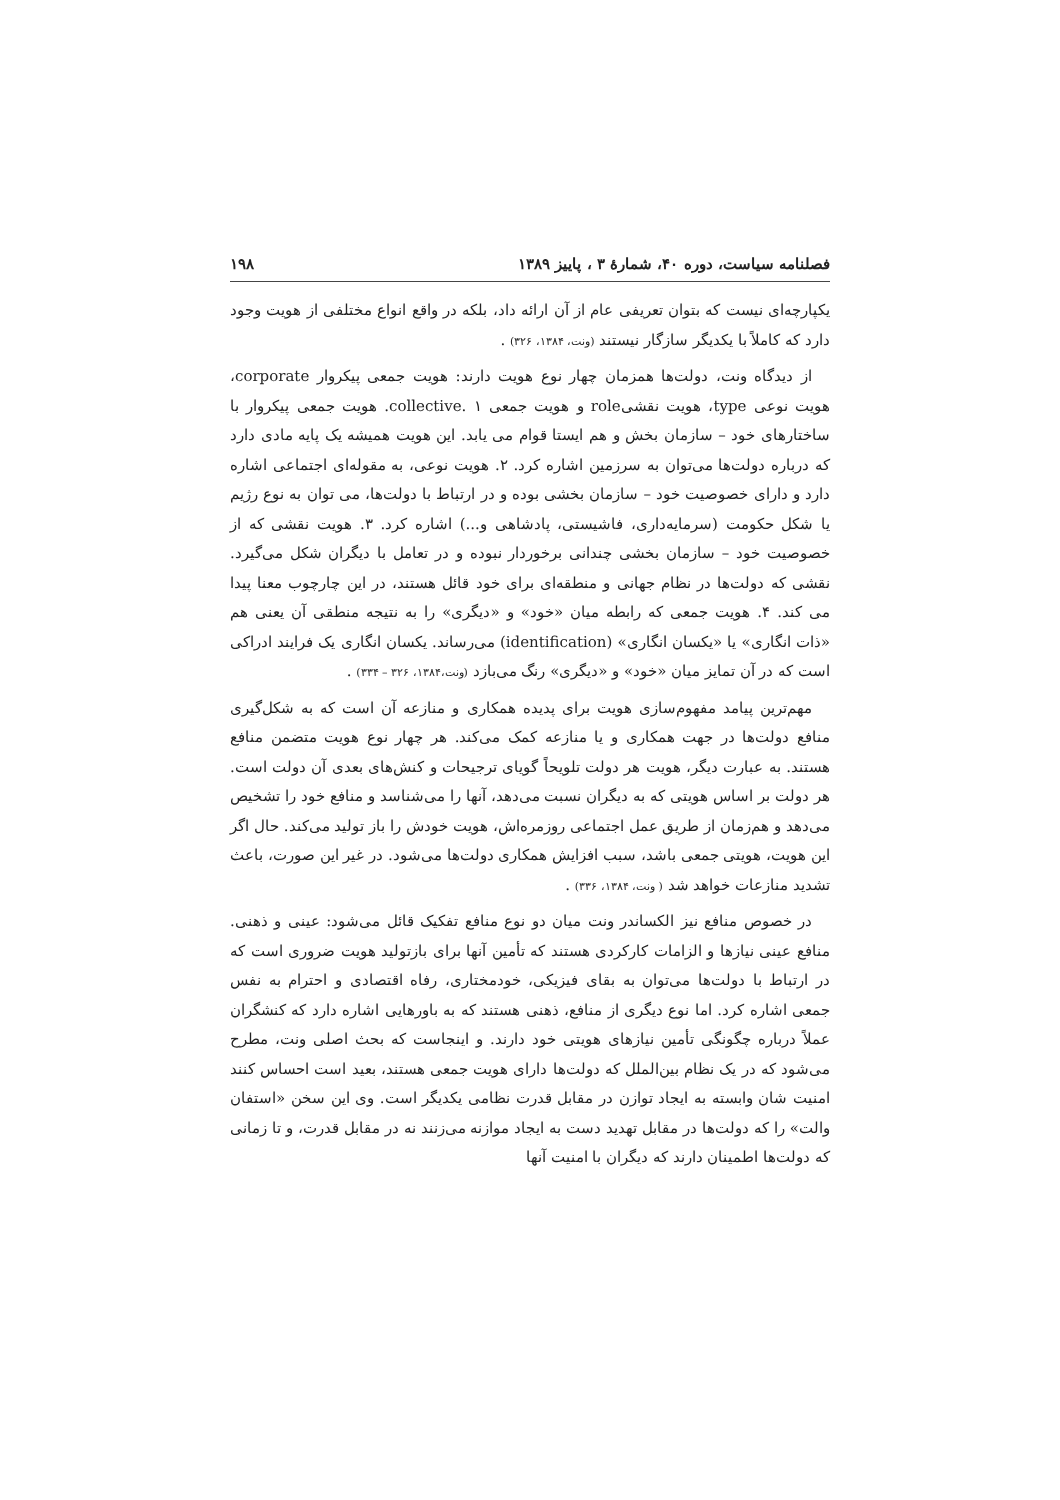فصلنامه سیاست، دوره ۴۰، شمارهٔ ۳ ، پاییز ۱۳۸۹ ۱۹۸
یکپارچه‌ای نیست که بتوان تعریفی عام از آن ارائه داد، بلکه در واقع انواع مختلفی از هویت وجود دارد که کاملاً با یکدیگر سازگار نیستند (ونت، ۱۳۸۴، ۳۲۶) .
از دیدگاه ونت، دولت‌ها همزمان چهار نوع هویت دارند: هویت جمعی پیکروار corporate، هویت نوعی type، هویت نقشیrole و هویت جمعی collective. ۱. هویت جمعی پیکروار با ساختارهای خود – سازمان بخش و هم ایستا قوام می یابد. این هویت همیشه یک پایه مادی دارد که درباره دولت‌ها می‌توان به سرزمین اشاره کرد. ۲. هویت نوعی، به مقوله‌ای اجتماعی اشاره دارد و دارای خصوصیت خود – سازمان بخشی بوده و در ارتباط با دولت‌ها، می توان به نوع رژیم یا شکل حکومت (سرمایه‌داری، فاشیستی، پادشاهی و...) اشاره کرد. ۳. هویت نقشی که از خصوصیت خود – سازمان بخشی چندانی برخوردار نبوده و در تعامل با دیگران شکل می‌گیرد. نقشی که دولت‌ها در نظام جهانی و منطقه‌ای برای خود قائل هستند، در این چارچوب معنا پیدا می کند. ۴. هویت جمعی که رابطه میان «خود» و «دیگری» را به نتیجه منطقی آن یعنی هم «ذات انگاری» یا «یکسان انگاری» (identification) می‌رساند. یکسان انگاری یک فرایند ادراکی است که در آن تمایز میان «خود» و «دیگری» رنگ می‌بازد (ونت،۱۳۸۴، ۳۲۶ – ۳۳۴) .
مهم‌ترین پیامد مفهوم‌سازی هویت برای پدیده همکاری و منازعه آن است که به شکل‌گیری منافع دولت‌ها در جهت همکاری و یا منازعه کمک می‌کند. هر چهار نوع هویت متضمن منافع هستند. به عبارت دیگر، هویت هر دولت تلویحاً گویای ترجیحات و کنش‌های بعدی آن دولت است. هر دولت بر اساس هویتی که به دیگران نسبت می‌دهد، آنها را می‌شناسد و منافع خود را تشخیص می‌دهد و هم‌زمان از طریق عمل اجتماعی روزمره‌اش، هویت خودش را باز تولید می‌کند. حال اگر این هویت، هویتی جمعی باشد، سبب افزایش همکاری دولت‌ها می‌شود. در غیر این صورت، باعث تشدید منازعات خواهد شد ( ونت، ۱۳۸۴، ۳۳۶) .
در خصوص منافع نیز الکساندر ونت میان دو نوع منافع تفکیک قائل می‌شود: عینی و ذهنی. منافع عینی نیازها و الزامات کارکردی هستند که تأمین آنها برای بازتولید هویت ضروری است که در ارتباط با دولت‌ها می‌توان به بقای فیزیکی، خودمختاری، رفاه اقتصادی و احترام به نفس جمعی اشاره کرد. اما نوع دیگری از منافع، ذهنی هستند که به باورهایی اشاره دارد که کنشگران عملاً درباره چگونگی تأمین نیازهای هویتی خود دارند. و اینجاست که بحث اصلی ونت، مطرح می‌شود که در یک نظام بین‌الملل که دولت‌ها دارای هویت جمعی هستند، بعید است احساس کنند امنیت شان وابسته به ایجاد توازن در مقابل قدرت نظامی یکدیگر است. وی این سخن «استفان والت» را که دولت‌ها در مقابل تهدید دست به ایجاد موازنه می‌زنند نه در مقابل قدرت، و تا زمانی که دولت‌ها اطمینان دارند که دیگران با امنیت آنها